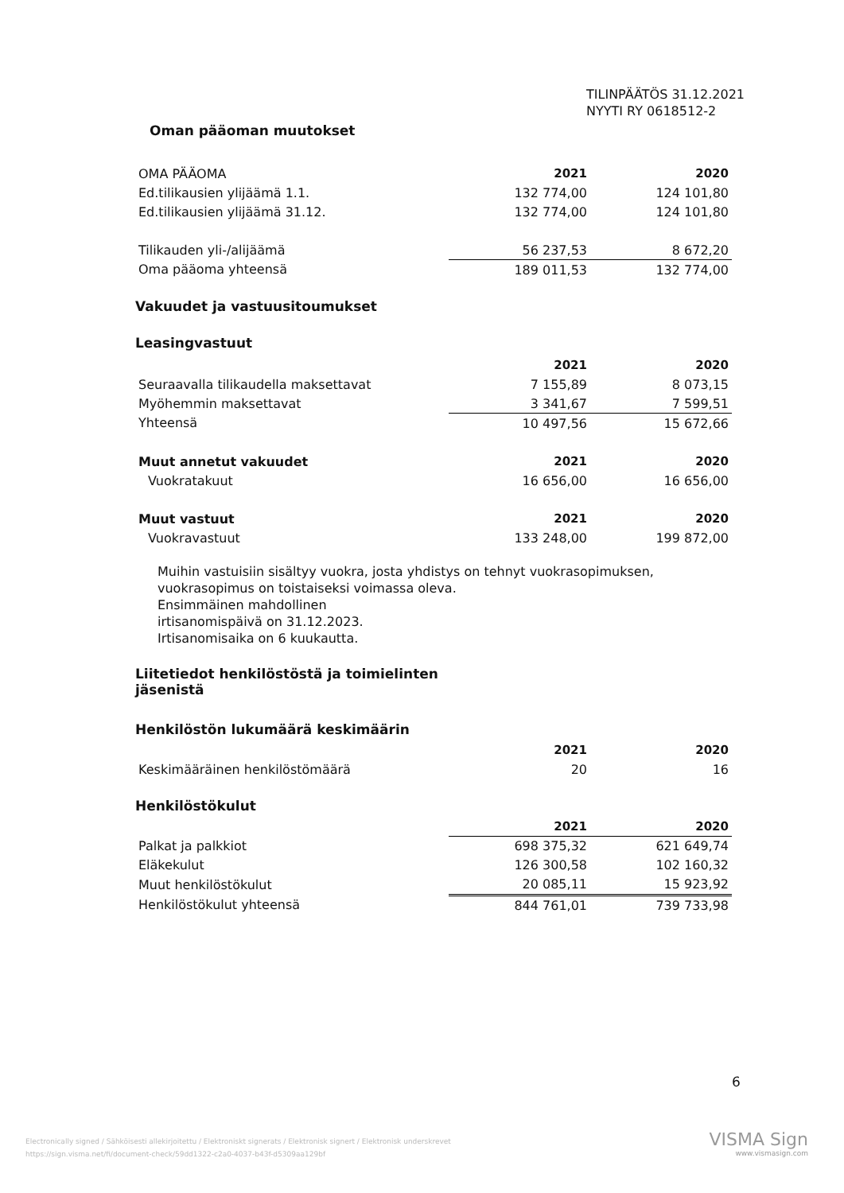TILINPÄÄTÖS 31.12.2021
NYYTI RY 0618512-2
Oman pääoman muutokset
| OMA PÄÄOMA | 2021 | 2020 |
| Ed.tilikausien ylijäämä 1.1. | 132 774,00 | 124 101,80 |
| Ed.tilikausien ylijäämä 31.12. | 132 774,00 | 124 101,80 |
| Tilikauden yli-/alijäämä | 56 237,53 | 8 672,20 |
| Oma pääoma yhteensä | 189 011,53 | 132 774,00 |
Vakuudet ja vastuusitoumukset
Leasingvastuut
| | 2021 | 2020 |
| Seuraavalla tilikaudella maksettavat | 7 155,89 | 8 073,15 |
| Myöhemmin maksettavat | 3 341,67 | 7 599,51 |
| Yhteensä | 10 497,56 | 15 672,66 |
| Muut annetut vakuudet | 2021 | 2020 |
| Vuokratakuut | 16 656,00 | 16 656,00 |
| Muut vastuut | 2021 | 2020 |
| Vuokravastuut | 133 248,00 | 199 872,00 |
Muihin vastuisiin sisältyy vuokra, josta yhdistys on tehnyt vuokrasopimuksen,
vuokrasopimus on toistaiseksi voimassa oleva.
Ensimmäinen mahdollinen
irtisanomispäivä on 31.12.2023.
Irtisanomisaika on 6 kuukautta.
Liitetiedot henkilöstöstä ja toimielinten
jäsenistä
Henkilöstön lukumäärä keskimäärin
| | 2021 | 2020 |
| Keskimääräinen henkilöstömäärä | 20 | 16 |
Henkilöstökulut
| | 2021 | 2020 |
| Palkat ja palkkiot | 698 375,32 | 621 649,74 |
| Eläkekulut | 126 300,58 | 102 160,32 |
| Muut henkilöstökulut | 20 085,11 | 15 923,92 |
| Henkilöstökulut yhteensä | 844 761,01 | 739 733,98 |
6
Electronically signed / Sähköisesti allekirjoitettu / Elektroniskt signerats / Elektronisk signert / Elektronisk underskrevet
https://sign.visma.net/fi/document-check/59dd1322-c2a0-4037-b43f-d5309aa129bf
VISMA Sign
www.vismasign.com